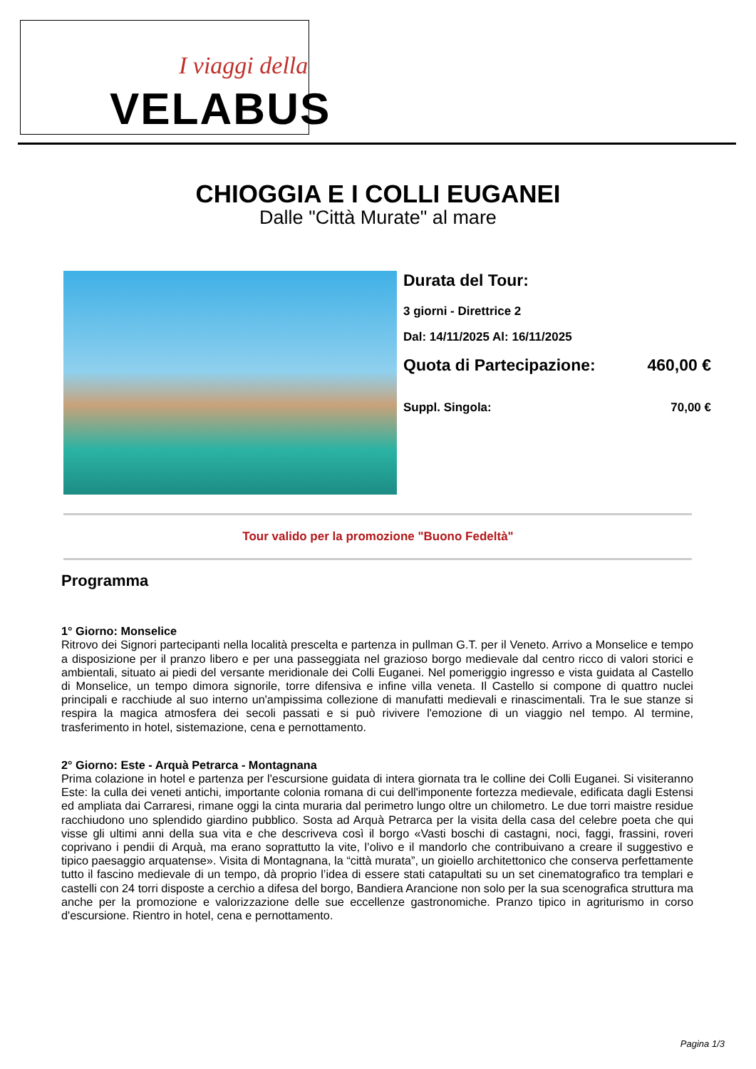I viaggi della
VELABUS
CHIOGGIA E I COLLI EUGANEI
Dalle "Città Murate" al mare
Durata del Tour:
3 giorni - Direttrice 2
Dal: 14/11/2025 Al: 16/11/2025
Quota di Partecipazione: 460,00 €
Suppl. Singola: 70,00 €
Tour valido per la promozione "Buono Fedeltà"
Programma
1° Giorno: Monselice
Ritrovo dei Signori partecipanti nella località prescelta e partenza in pullman G.T. per il Veneto. Arrivo a Monselice e tempo a disposizione per il pranzo libero e per una passeggiata nel grazioso borgo medievale dal centro ricco di valori storici e ambientali, situato ai piedi del versante meridionale dei Colli Euganei. Nel pomeriggio ingresso e vista guidata al Castello di Monselice, un tempo dimora signorile, torre difensiva e infine villa veneta. Il Castello si compone di quattro nuclei principali e racchiude al suo interno un'ampissima collezione di manufatti medievali e rinascimentali. Tra le sue stanze si respira la magica atmosfera dei secoli passati e si può rivivere l'emozione di un viaggio nel tempo. Al termine, trasferimento in hotel, sistemazione, cena e pernottamento.
2° Giorno: Este - Arquà Petrarca - Montagnana
Prima colazione in hotel e partenza per l'escursione guidata di intera giornata tra le colline dei Colli Euganei. Si visiteranno Este: la culla dei veneti antichi, importante colonia romana di cui dell'imponente fortezza medievale, edificata dagli Estensi ed ampliata dai Carraresi, rimane oggi la cinta muraria dal perimetro lungo oltre un chilometro. Le due torri maistre residue racchiudono uno splendido giardino pubblico. Sosta ad Arquà Petrarca per la visita della casa del celebre poeta che qui visse gli ultimi anni della sua vita e che descriveva così il borgo «Vasti boschi di castagni, noci, faggi, frassini, roveri coprivano i pendii di Arquà, ma erano soprattutto la vite, l’olivo e il mandorlo che contribuivano a creare il suggestivo e tipico paesaggio arquatense». Visita di Montagnana, la “città murata”, un gioiello architettonico che conserva perfettamente tutto il fascino medievale di un tempo, dà proprio l’idea di essere stati catapultati su un set cinematografico tra templari e castelli con 24 torri disposte a cerchio a difesa del borgo, Bandiera Arancione non solo per la sua scenografica struttura ma anche per la promozione e valorizzazione delle sue eccellenze gastronomiche. Pranzo tipico in agriturismo in corso d'escursione. Rientro in hotel, cena e pernottamento.
Pagina 1/3